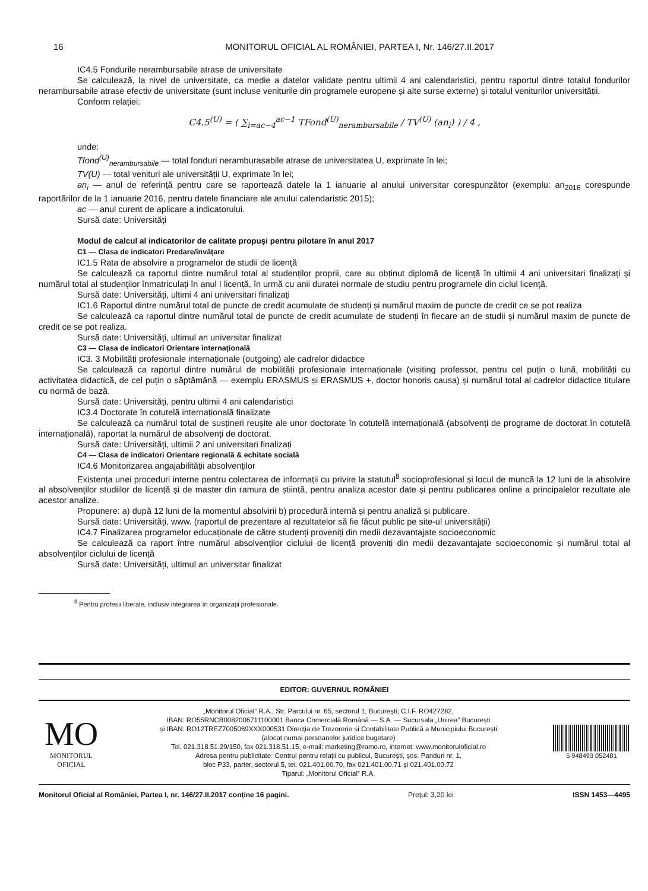16 MONITORUL OFICIAL AL ROMÂNIEI, PARTEA I, Nr. 146/27.II.2017
IC4.5 Fondurile nerambursabile atrase de universitate
Se calculează, la nivel de universitate, ca medie a datelor validate pentru ultimii 4 ani calendaristici, pentru raportul dintre totalul fondurilor nerambursabile atrase efectiv de universitate (sunt incluse veniturile din programele europene și alte surse externe) și totalul veniturilor universității.
Conform relației:
C4.5<sup>(U)</sup> = ( ∑<sub>i=ac−4</sub><sup>ac−1</sup> TFond<sup>(U)</sup><sub>nerambursabile</sub> / TV<sup>(U)</sup> (an<sub>i</sub>) ) / 4 ,
unde:
Tfond<sup>(U)</sup><sub>nerambursabile</sub> — total fonduri neramburasabile atrase de universitatea U, exprimate în lei;
TV(U) — total venituri ale universității U, exprimate în lei;
an<sub>i</sub> — anul de referință pentru care se raportează datele la 1 ianuarie al anului universitar corespunzător (exemplu: an<sub>2016</sub> corespunde raportărilor de la 1 ianuarie 2016, pentru datele financiare ale anului calendaristic 2015);
ac — anul curent de aplicare a indicatorului.
Sursă date: Universități
Modul de calcul al indicatorilor de calitate propuși pentru pilotare în anul 2017
C1 — Clasa de indicatori Predare/învățare
IC1.5 Rata de absolvire a programelor de studii de licență
Se calculează ca raportul dintre numărul total al studenților proprii, care au obținut diplomă de licență în ultimii 4 ani universitari finalizați și numărul total al studenților înmatriculați în anul I licență, în urmă cu anii duratei normale de studiu pentru programele din ciclul licență.
Sursă date: Universități, ultimi 4 ani universitari finalizați
IC1.6 Raportul dintre numărul total de puncte de credit acumulate de studenți și numărul maxim de puncte de credit ce se pot realiza
Se calculează ca raportul dintre numărul total de puncte de credit acumulate de studenți în fiecare an de studii și numărul maxim de puncte de credit ce se pot realiza.
Sursă date: Universități, ultimul an universitar finalizat
C3 — Clasa de indicatori Orientare internațională
IC3. 3 Mobilități profesionale internaționale (outgoing) ale cadrelor didactice
Se calculează ca raportul dintre numărul de mobilități profesionale internaționale (visiting professor, pentru cel puțin o lună, mobilități cu activitatea didactică, de cel puțin o săptămână — exemplu ERASMUS și ERASMUS +, doctor honoris causa) și numărul total al cadrelor didactice titulare cu normă de bază.
Sursă date: Universități, pentru ultimii 4 ani calendaristici
IC3.4 Doctorate în cotutelă internațională finalizate
Se calculează ca numărul total de susțineri reușite ale unor doctorate în cotutelă internațională (absolvenți de programe de doctorat în cotutelă internațională), raportat la numărul de absolvenți de doctorat.
Sursă date: Universități, ultimii 2 ani universitari finalizați
C4 — Clasa de indicatori Orientare regională & echitate socială
IC4.6 Monitorizarea angajabilității absolvenților
Existența unei proceduri interne pentru colectarea de informații cu privire la statutul<sup>8</sup> socioprofesional și locul de muncă la 12 luni de la absolvire al absolvenților studiilor de licență și de master din ramura de știință, pentru analiza acestor date și pentru publicarea online a principalelor rezultate ale acestor analize.
Propunere: a) după 12 luni de la momentul absolvirii b) procedură internă și pentru analiză și publicare.
Sursă date: Universități, www. (raportul de prezentare al rezultatelor să fie făcut public pe site-ul universității)
IC4.7 Finalizarea programelor educaționale de către studenți proveniți din medii dezavantajate socioeconomic
Se calculează ca raport între numărul absolvenților ciclului de licență proveniți din medii dezavantajate socioeconomic și numărul total al absolvenților ciclului de licență
Sursă date: Universități, ultimul an universitar finalizat
<sup>8</sup> Pentru profesii liberale, inclusiv integrarea în organizații profesionale.
EDITOR: GUVERNUL ROMÂNIEI
MO
MONITORUL
OFICIAL
„Monitorul Oficial” R.A., Str. Parcului nr. 65, sectorul 1, București; C.I.F. RO427282,
IBAN: RO55RNCB0082006711100001 Banca Comercială Română — S.A. — Sucursala „Unirea” București
și IBAN: RO12TREZ7005069XXX000531 Direcția de Trezorerie și Contabilitate Publică a Municipiului București
(alocat numai persoanelor juridice bugetare)
Tel. 021.318.51.29/150, fax 021.318.51.15, e-mail: marketing@ramo.ro, internet: www.monitoruloficial.ro
Adresa pentru publicitate: Centrul pentru relații cu publicul, București, șos. Panduri nr. 1,
bloc P33, parter, sectorul 5, tel. 021.401.00.70, fax 021.401.00.71 și 021.401.00.72
Tiparul: „Monitorul Oficial” R.A.
5 948493 052401
Monitorul Oficial al României, Partea I, nr. 146/27.II.2017 conține 16 pagini. Prețul: 3,20 lei ISSN 1453—4495